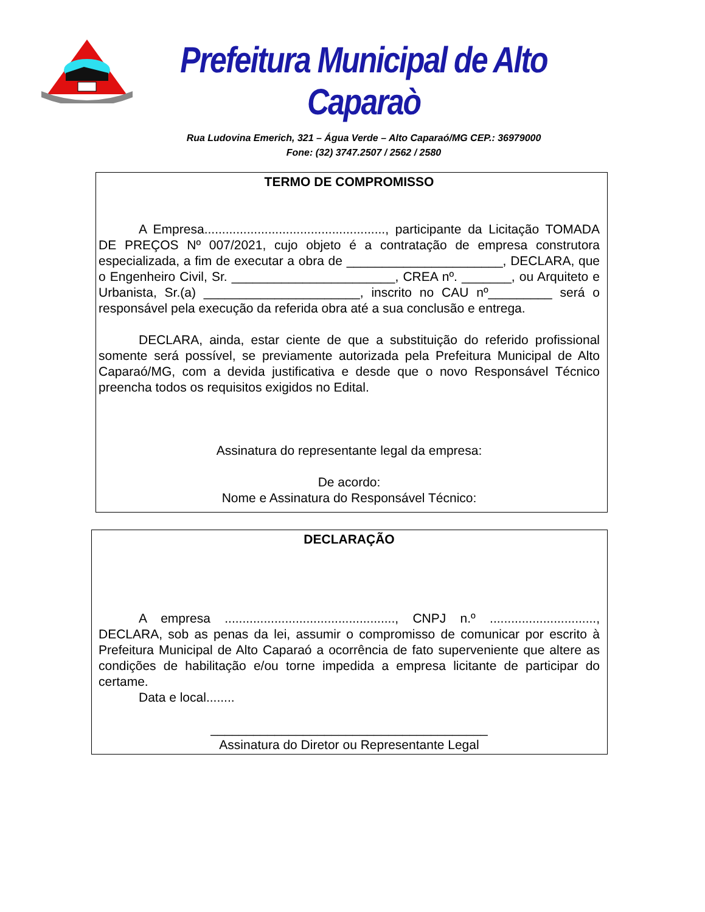Prefeitura Municipal de Alto Caparaò
Rua Ludovina Emerich, 321 – Água Verde – Alto Caparaó/MG CEP.: 36979000
Fone: (32) 3747.2507 / 2562 / 2580
TERMO DE COMPROMISSO
A Empresa..................................................., participante da Licitação TOMADA DE PREÇOS Nº 007/2021, cujo objeto é a contratação de empresa construtora especializada, a fim de executar a obra de ______________________, DECLARA, que o Engenheiro Civil, Sr. _______________________, CREA nº. _______, ou Arquiteto e Urbanista, Sr.(a) ______________________, inscrito no CAU nº_________ será o responsável pela execução da referida obra até a sua conclusão e entrega.
DECLARA, ainda, estar ciente de que a substituição do referido profissional somente será possível, se previamente autorizada pela Prefeitura Municipal de Alto Caparaó/MG, com a devida justificativa e desde que o novo Responsável Técnico preencha todos os requisitos exigidos no Edital.
Assinatura do representante legal da empresa:
De acordo:
Nome e Assinatura do Responsável Técnico:
DECLARAÇÃO
A empresa ................................................, CNPJ n.º .............................., DECLARA, sob as penas da lei, assumir o compromisso de comunicar por escrito à Prefeitura Municipal de Alto Caparaó a ocorrência de fato superveniente que altere as condições de habilitação e/ou torne impedida a empresa licitante de participar do certame.
Data e local........
_______________________________________
Assinatura do Diretor ou Representante Legal